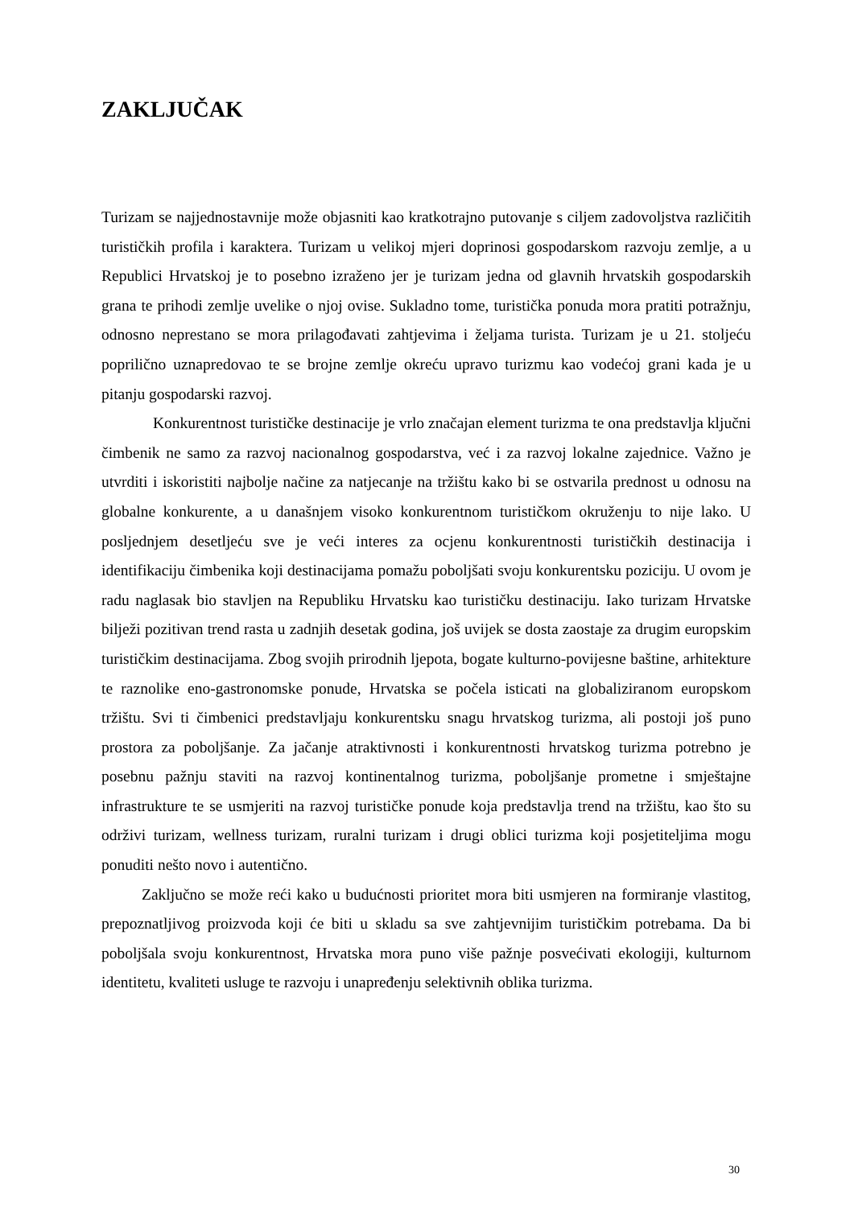ZAKLJUČAK
Turizam se najjednostavnije može objasniti kao kratkotrajno putovanje s ciljem zadovoljstva različitih turističkih profila i karaktera. Turizam u velikoj mjeri doprinosi gospodarskom razvoju zemlje, a u Republici Hrvatskoj je to posebno izraženo jer je turizam jedna od glavnih hrvatskih gospodarskih grana te prihodi zemlje uvelike o njoj ovise. Sukladno tome, turistička ponuda mora pratiti potražnju, odnosno neprestano se mora prilagođavati zahtjevima i željama turista. Turizam je u 21. stoljeću poprilično uznapredovao te se brojne zemlje okreću upravo turizmu kao vodećoj grani kada je u pitanju gospodarski razvoj.
Konkurentnost turističke destinacije je vrlo značajan element turizma te ona predstavlja ključni čimbenik ne samo za razvoj nacionalnog gospodarstva, već i za razvoj lokalne zajednice. Važno je utvrditi i iskoristiti najbolje načine za natjecanje na tržištu kako bi se ostvarila prednost u odnosu na globalne konkurente, a u današnjem visoko konkurentnom turističkom okruženju to nije lako. U posljednjem desetljeću sve je veći interes za ocjenu konkurentnosti turističkih destinacija i identifikaciju čimbenika koji destinacijama pomažu poboljšati svoju konkurentsku poziciju. U ovom je radu naglasak bio stavljen na Republiku Hrvatsku kao turističku destinaciju. Iako turizam Hrvatske bilježi pozitivan trend rasta u zadnjih desetak godina, još uvijek se dosta zaostaje za drugim europskim turističkim destinacijama. Zbog svojih prirodnih ljepota, bogate kulturno-povijesne baštine, arhitekture te raznolike eno-gastronomske ponude, Hrvatska se počela isticati na globaliziranom europskom tržištu. Svi ti čimbenici predstavljaju konkurentsku snagu hrvatskog turizma, ali postoji još puno prostora za poboljšanje. Za jačanje atraktivnosti i konkurentnosti hrvatskog turizma potrebno je posebnu pažnju staviti na razvoj kontinentalnog turizma, poboljšanje prometne i smještajne infrastrukture te se usmjeriti na razvoj turističke ponude koja predstavlja trend na tržištu, kao što su održivi turizam, wellness turizam, ruralni turizam i drugi oblici turizma koji posjetiteljima mogu ponuditi nešto novo i autentično.
Zaključno se može reći kako u budućnosti prioritet mora biti usmjeren na formiranje vlastitog, prepoznatljivog proizvoda koji će biti u skladu sa sve zahtjevnijim turističkim potrebama. Da bi poboljšala svoju konkurentnost, Hrvatska mora puno više pažnje posvećivati ekologiji, kulturnom identitetu, kvaliteti usluge te razvoju i unapređenju selektivnih oblika turizma.
30